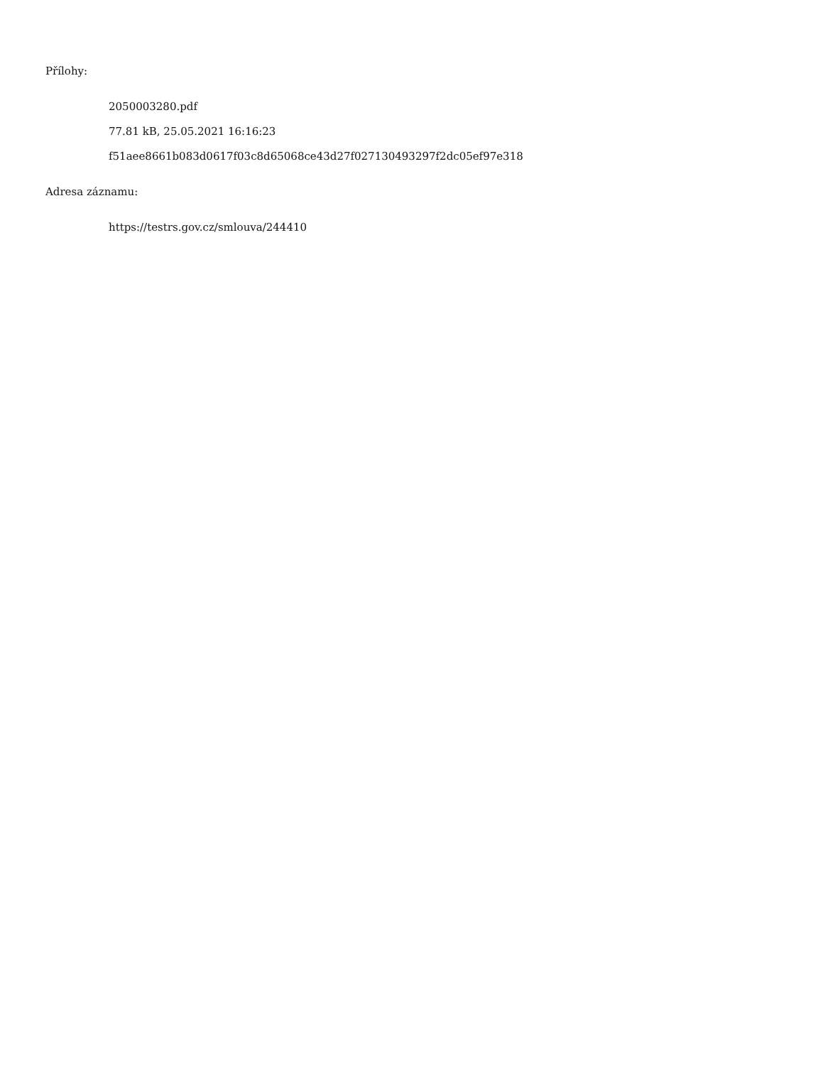Přílohy:
2050003280.pdf
77.81 kB, 25.05.2021 16:16:23
f51aee8661b083d0617f03c8d65068ce43d27f027130493297f2dc05ef97e318
Adresa záznamu:
https://testrs.gov.cz/smlouva/244410